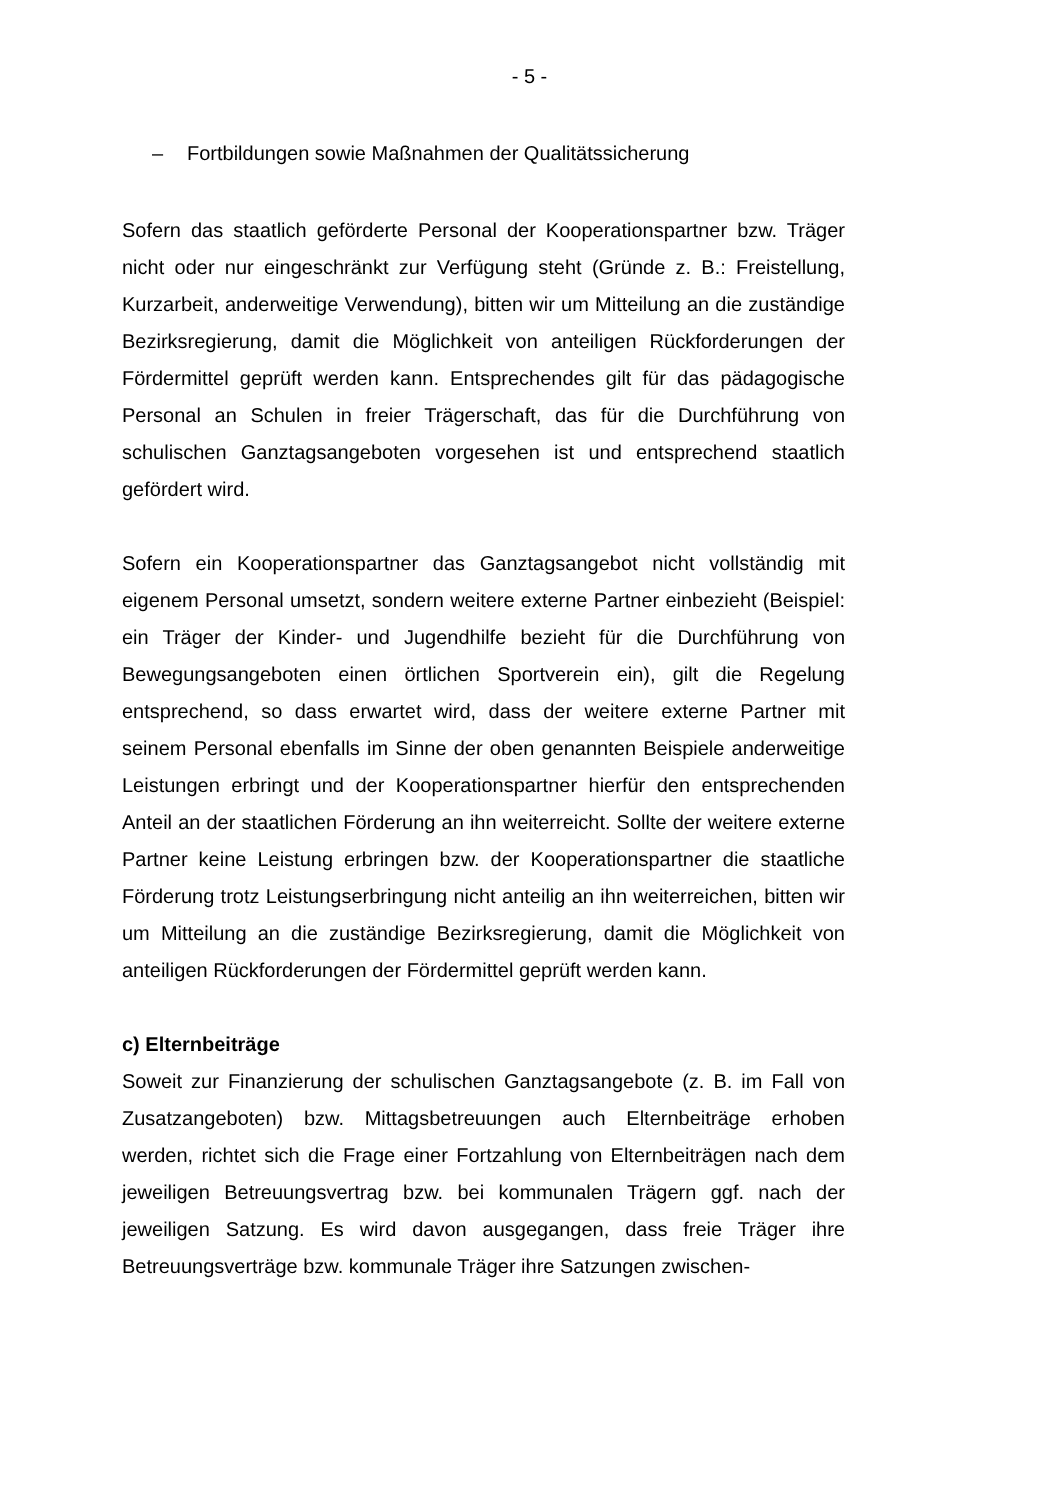- 5 -
– Fortbildungen sowie Maßnahmen der Qualitätssicherung
Sofern das staatlich geförderte Personal der Kooperationspartner bzw. Träger nicht oder nur eingeschränkt zur Verfügung steht (Gründe z. B.: Freistellung, Kurzarbeit, anderweitige Verwendung), bitten wir um Mitteilung an die zuständige Bezirksregierung, damit die Möglichkeit von anteiligen Rückforderungen der Fördermittel geprüft werden kann. Entsprechendes gilt für das pädagogische Personal an Schulen in freier Trägerschaft, das für die Durchführung von schulischen Ganztagsangeboten vorgesehen ist und entsprechend staatlich gefördert wird.
Sofern ein Kooperationspartner das Ganztagsangebot nicht vollständig mit eigenem Personal umsetzt, sondern weitere externe Partner einbezieht (Beispiel: ein Träger der Kinder- und Jugendhilfe bezieht für die Durchführung von Bewegungsangeboten einen örtlichen Sportverein ein), gilt die Regelung entsprechend, so dass erwartet wird, dass der weitere externe Partner mit seinem Personal ebenfalls im Sinne der oben genannten Beispiele anderweitige Leistungen erbringt und der Kooperationspartner hierfür den entsprechenden Anteil an der staatlichen Förderung an ihn weiterreicht. Sollte der weitere externe Partner keine Leistung erbringen bzw. der Kooperationspartner die staatliche Förderung trotz Leistungserbringung nicht anteilig an ihn weiterreichen, bitten wir um Mitteilung an die zuständige Bezirksregierung, damit die Möglichkeit von anteiligen Rückforderungen der Fördermittel geprüft werden kann.
c) Elternbeiträge
Soweit zur Finanzierung der schulischen Ganztagsangebote (z. B. im Fall von Zusatzangeboten) bzw. Mittagsbetreuungen auch Elternbeiträge erhoben werden, richtet sich die Frage einer Fortzahlung von Elternbeiträgen nach dem jeweiligen Betreuungsvertrag bzw. bei kommunalen Trägern ggf. nach der jeweiligen Satzung. Es wird davon ausgegangen, dass freie Träger ihre Betreuungsverträge bzw. kommunale Träger ihre Satzungen zwischen-